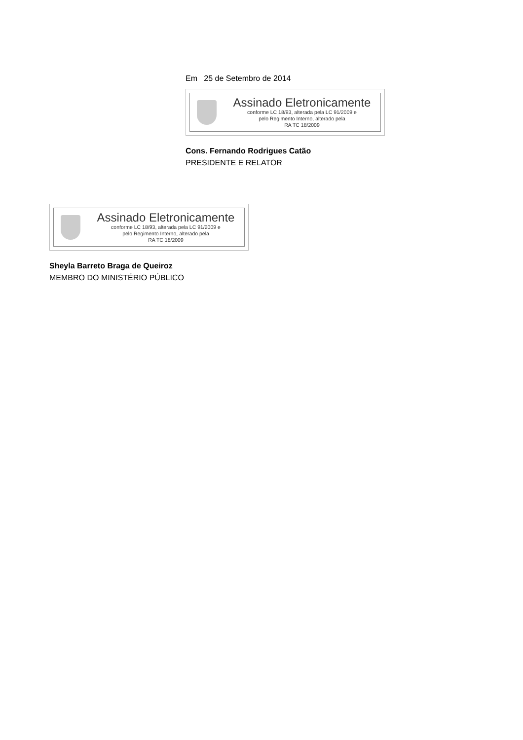Em 25 de Setembro de 2014
Assinado Eletronicamente
conforme LC 18/93, alterada pela LC 91/2009 e
pelo Regimento Interno, alterado pela
RA TC 18/2009
Cons. Fernando Rodrigues Catão
PRESIDENTE E RELATOR
Assinado Eletronicamente
conforme LC 18/93, alterada pela LC 91/2009 e
pelo Regimento Interno, alterado pela
RA TC 18/2009
Sheyla Barreto Braga de Queiroz
MEMBRO DO MINISTÉRIO PÚBLICO